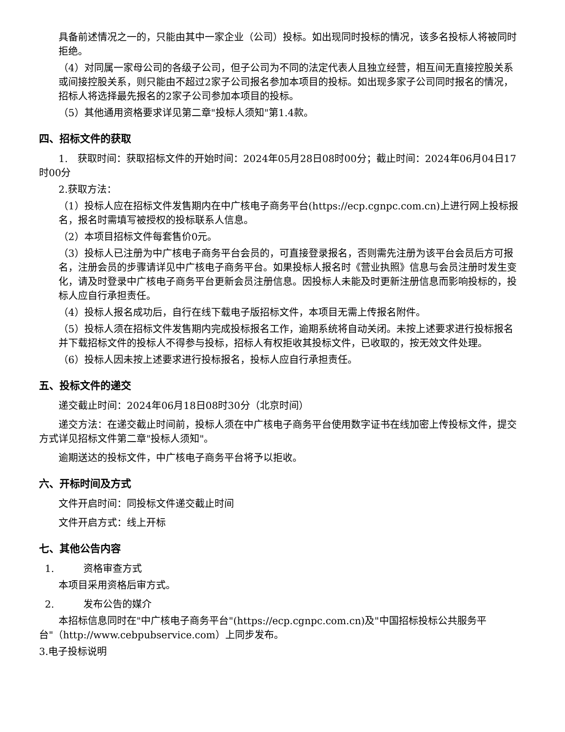具备前述情况之一的，只能由其中一家企业（公司）投标。如出现同时投标的情况，该多名投标人将被同时拒绝。
（4）对同属一家母公司的各级子公司，但子公司为不同的法定代表人且独立经营，相互间无直接控股关系或间接控股关系，则只能由不超过2家子公司报名参加本项目的投标。如出现多家子公司同时报名的情况，招标人将选择最先报名的2家子公司参加本项目的投标。
（5）其他通用资格要求详见第二章"投标人须知"第1.4款。
四、招标文件的获取
1.　获取时间：获取招标文件的开始时间：2024年05月28日08时00分；截止时间：2024年06月04日17时00分
2.获取方法：
（1）投标人应在招标文件发售期内在中广核电子商务平台(https://ecp.cgnpc.com.cn)上进行网上投标报名，报名时需填写被授权的投标联系人信息。
（2）本项目招标文件每套售价0元。
（3）投标人已注册为中广核电子商务平台会员的，可直接登录报名，否则需先注册为该平台会员后方可报名，注册会员的步骤请详见中广核电子商务平台。如果投标人报名时《营业执照》信息与会员注册时发生变化，请及时登录中广核电子商务平台更新会员注册信息。因投标人未能及时更新注册信息而影响投标的，投标人应自行承担责任。
（4）投标人报名成功后，自行在线下载电子版招标文件，本项目无需上传报名附件。
（5）投标人须在招标文件发售期内完成投标报名工作，逾期系统将自动关闭。未按上述要求进行投标报名并下载招标文件的投标人不得参与投标，招标人有权拒收其投标文件，已收取的，按无效文件处理。
（6）投标人因未按上述要求进行投标报名，投标人应自行承担责任。
五、投标文件的递交
递交截止时间：2024年06月18日08时30分（北京时间）
递交方法：在递交截止时间前，投标人须在中广核电子商务平台使用数字证书在线加密上传投标文件，提交方式详见招标文件第二章"投标人须知"。
逾期送达的投标文件，中广核电子商务平台将予以拒收。
六、开标时间及方式
文件开启时间：同投标文件递交截止时间
文件开启方式：线上开标
七、其他公告内容
1.　　　资格审查方式
本项目采用资格后审方式。
2.　　　发布公告的媒介
本招标信息同时在"中广核电子商务平台"(https://ecp.cgnpc.com.cn)及"中国招标投标公共服务平台"（http://www.cebpubservice.com）上同步发布。
3.电子投标说明